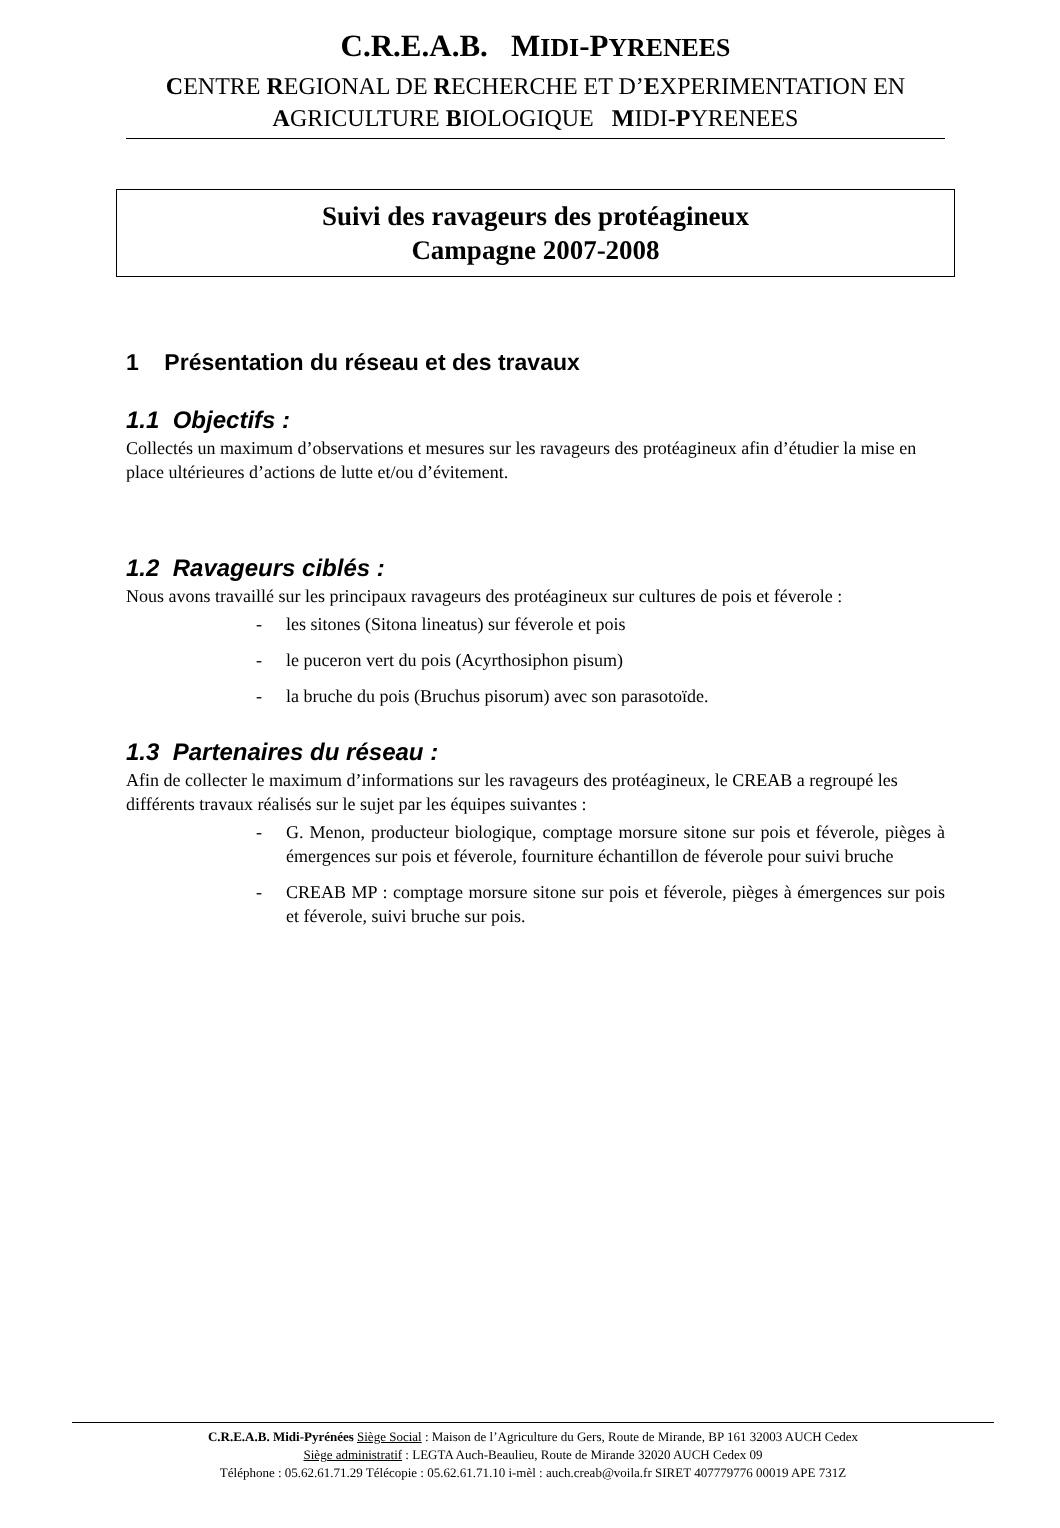C.R.E.A.B. MIDI-PYRENEES
CENTRE REGIONAL DE RECHERCHE ET D’EXPERIMENTATION EN
AGRICULTURE BIOLOGIQUE MIDI-PYRENEES
Suivi des ravageurs des protéagineux
Campagne 2007-2008
1 Présentation du réseau et des travaux
1.1 Objectifs :
Collectés un maximum d’observations et mesures sur les ravageurs des protéagineux afin d’étudier la mise en place ultérieures d’actions de lutte et/ou d’évitement.
1.2 Ravageurs ciblés :
Nous avons travaillé sur les principaux ravageurs des protéagineux sur cultures de pois et féverole :
- les sitones (Sitona lineatus) sur féverole et pois
- le puceron vert du pois (Acyrthosiphon pisum)
- la bruche du pois (Bruchus pisorum) avec son parasotoïde.
1.3 Partenaires du réseau :
Afin de collecter le maximum d’informations sur les ravageurs des protéagineux, le CREAB a regroupé les différents travaux réalisés sur le sujet par les équipes suivantes :
- G. Menon, producteur biologique, comptage morsure sitone sur pois et féverole, pièges à émergences sur pois et féverole, fourniture échantillon de féverole pour suivi bruche
- CREAB MP : comptage morsure sitone sur pois et féverole, pièges à émergences sur pois et féverole, suivi bruche sur pois.
C.R.E.A.B. Midi-Pyrénées Siège Social : Maison de l’Agriculture du Gers, Route de Mirande, BP 161 32003 AUCH Cedex
Siège administratif : LEGTA Auch-Beaulieu, Route de Mirande 32020 AUCH Cedex 09
Téléphone : 05.62.61.71.29 Télécopie : 05.62.61.71.10 i-mèl : auch.creab@voila.fr SIRET 407779776 00019 APE 731Z